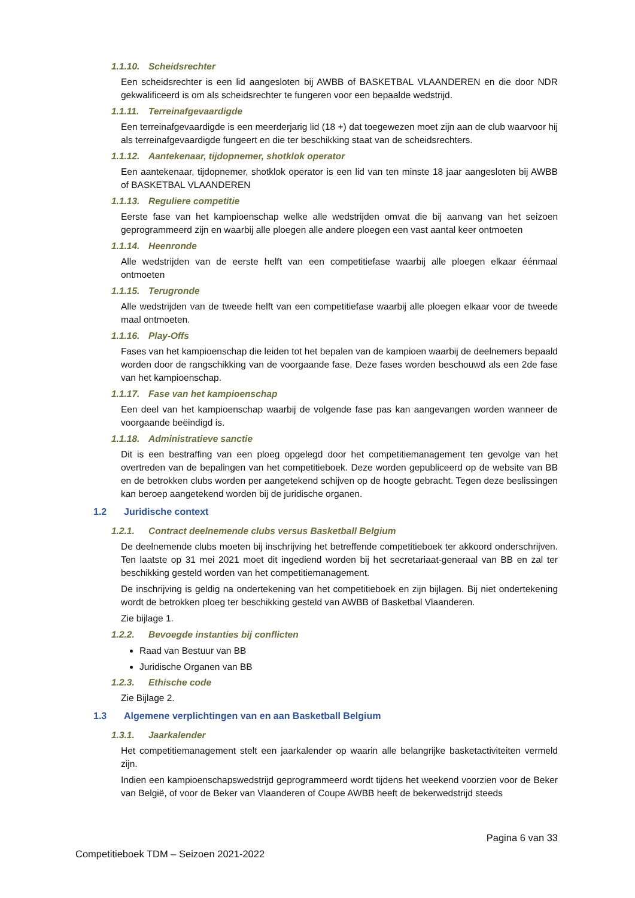1.1.10. Scheidsrechter
Een scheidsrechter is een lid aangesloten bij AWBB of BASKETBAL VLAANDEREN en die door NDR gekwalificeerd is om als scheidsrechter te fungeren voor een bepaalde wedstrijd.
1.1.11. Terreinafgevaardigde
Een terreinafgevaardigde is een meerderjarig lid (18 +) dat toegewezen moet zijn aan de club waarvoor hij als terreinafgevaardigde fungeert en die ter beschikking staat van de scheidsrechters.
1.1.12. Aantekenaar, tijdopnemer, shotklok operator
Een aantekenaar, tijdopnemer, shotklok operator is een lid van ten minste 18 jaar aangesloten bij AWBB of BASKETBAL VLAANDEREN
1.1.13. Reguliere competitie
Eerste fase van het kampioenschap welke alle wedstrijden omvat die bij aanvang van het seizoen geprogrammeerd zijn en waarbij alle ploegen alle andere ploegen een vast aantal keer ontmoeten
1.1.14. Heenronde
Alle wedstrijden van de eerste helft van een competitiefase waarbij alle ploegen elkaar éénmaal ontmoeten
1.1.15. Terugronde
Alle wedstrijden van de tweede helft van een competitiefase waarbij alle ploegen elkaar voor de tweede maal ontmoeten.
1.1.16. Play-Offs
Fases van het kampioenschap die leiden tot het bepalen van de kampioen waarbij de deelnemers bepaald worden door de rangschikking van de voorgaande fase. Deze fases worden beschouwd als een 2de fase van het kampioenschap.
1.1.17. Fase van het kampioenschap
Een deel van het kampioenschap waarbij de volgende fase pas kan aangevangen worden wanneer de voorgaande beëindigd is.
1.1.18. Administratieve sanctie
Dit is een bestraffing van een ploeg opgelegd door het competitiemanagement ten gevolge van het overtreden van de bepalingen van het competitieboek. Deze worden gepubliceerd op de website van BB en de betrokken clubs worden per aangetekend schijven op de hoogte gebracht. Tegen deze beslissingen kan beroep aangetekend worden bij de juridische organen.
1.2 Juridische context
1.2.1. Contract deelnemende clubs versus Basketball Belgium
De deelnemende clubs moeten bij inschrijving het betreffende competitieboek ter akkoord onderschrijven. Ten laatste op 31 mei 2021 moet dit ingediend worden bij het secretariaat-generaal van BB en zal ter beschikking gesteld worden van het competitiemanagement.
De inschrijving is geldig na ondertekening van het competitieboek en zijn bijlagen. Bij niet ondertekening wordt de betrokken ploeg ter beschikking gesteld van AWBB of Basketbal Vlaanderen.
Zie bijlage 1.
1.2.2. Bevoegde instanties bij conflicten
Raad van Bestuur van BB
Juridische Organen van BB
1.2.3. Ethische code
Zie Bijlage 2.
1.3 Algemene verplichtingen van en aan Basketball Belgium
1.3.1. Jaarkalender
Het competitiemanagement stelt een jaarkalender op waarin alle belangrijke basketactiviteiten vermeld zijn.
Indien een kampioenschapswedstrijd geprogrammeerd wordt tijdens het weekend voorzien voor de Beker van België, of voor de Beker van Vlaanderen of Coupe AWBB heeft de bekerwedstrijd steeds
Pagina 6 van 33
Competitieboek TDM – Seizoen 2021-2022